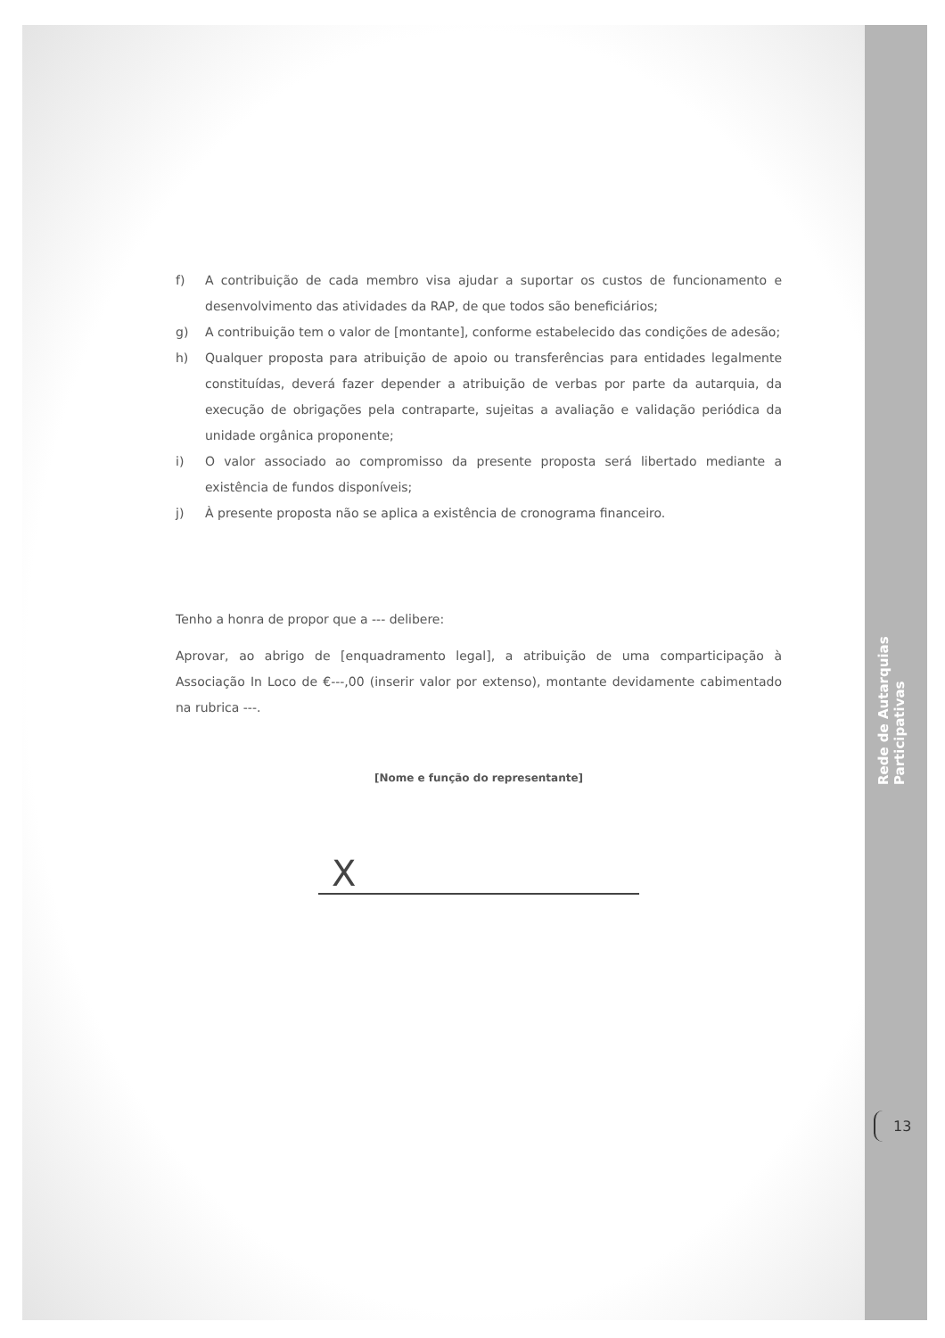f) A contribuição de cada membro visa ajudar a suportar os custos de funcionamento e desenvolvimento das atividades da RAP, de que todos são beneficiários;
g) A contribuição tem o valor de [montante], conforme estabelecido das condições de adesão;
h) Qualquer proposta para atribuição de apoio ou transferências para entidades legalmente constituídas, deverá fazer depender a atribuição de verbas por parte da autarquia, da execução de obrigações pela contraparte, sujeitas a avaliação e validação periódica da unidade orgânica proponente;
i) O valor associado ao compromisso da presente proposta será libertado mediante a existência de fundos disponíveis;
j) À presente proposta não se aplica a existência de cronograma financeiro.
Tenho a honra de propor que a --- delibere:
Aprovar, ao abrigo de [enquadramento legal], a atribuição de uma comparticipação à Associação In Loco de €---,00 (inserir valor por extenso), montante devidamente cabimentado na rubrica ---.
[Nome e função do representante]
X
Rede de Autarquias Participativas
13